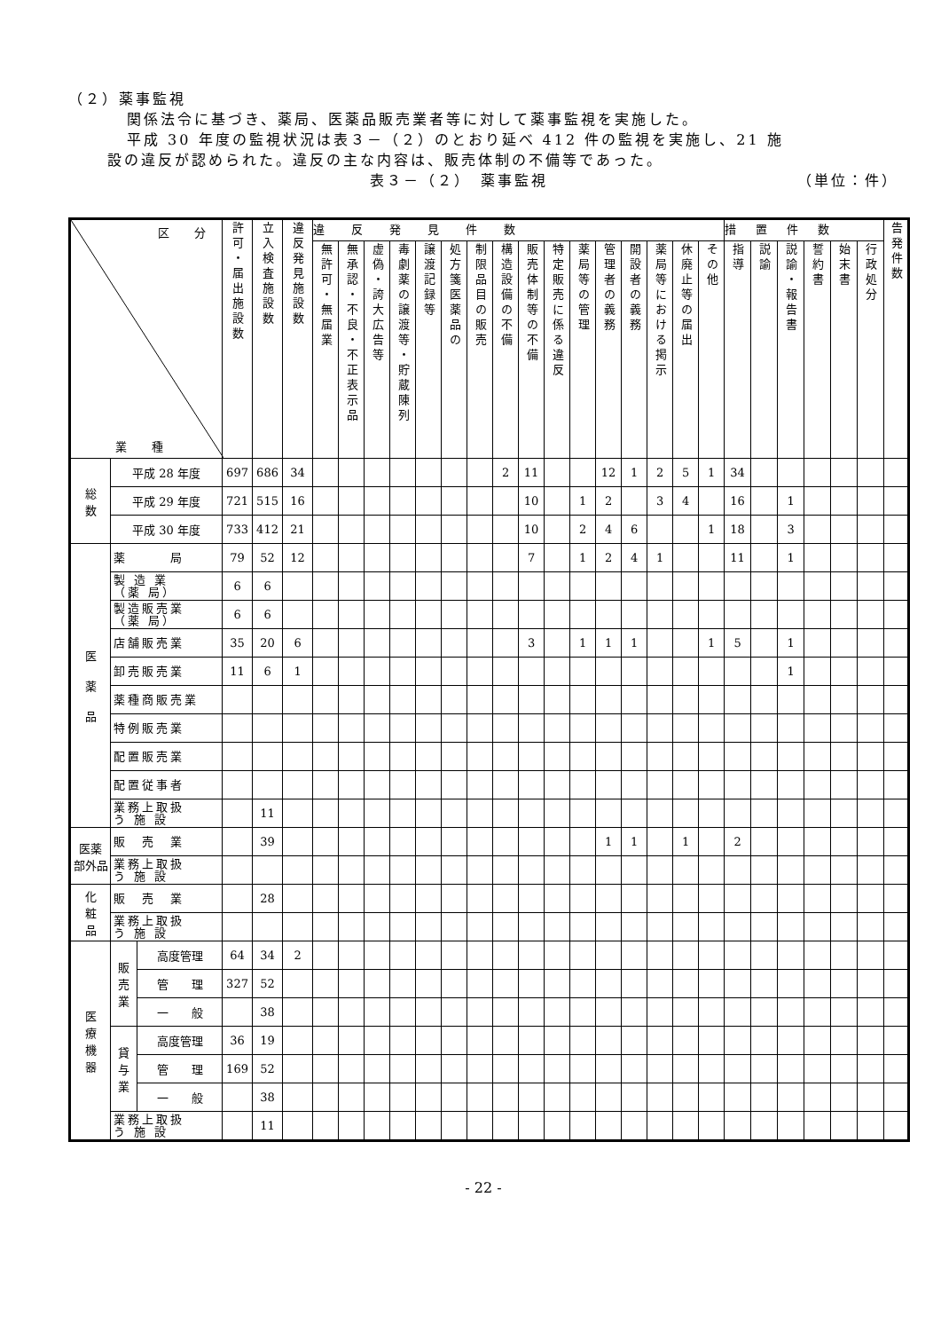（２）薬事監視
関係法令に基づき、薬局、医薬品販売業者等に対して薬事監視を実施した。
平成 30 年度の監視状況は表３－（２）のとおり延べ 412 件の監視を実施し、21 施
設の違反が認められた。違反の主な内容は、販売体制の不備等であった。
表３－（２）　薬事監視 （単位：件）
| 区 分 業 種 | | | 許可・届出施設数 | 立入検査施設数 | 違反発見施設数 | 違反発見件数 | | | | | | | | | | | | | | | | 措置件数 | | | | | | 告発件数 |
| --- | --- | --- | --- | --- | --- | --- | --- | --- | --- | --- | --- | --- | --- | --- | --- | --- | --- | --- | --- | --- | --- | --- | --- | --- | --- | --- | --- | --- |
| | | | | | | 無許可・無届業 | 無承認・不良・不正表示品 | 虚偽・誇大広告等 | 毒劇薬の譲渡等・貯蔵陳列 | 譲渡記録等 | 処方箋医薬品の | 制限品目の販売 | 構造設備の不備 | 販売体制等の不備 | 特定販売に係る違反 | 薬局等の管理 | 管理者の義務 | 開設者の義務 | 薬局等における掲示 | 休廃止等の届出 | その他 | 指導 | 説諭 | 説諭・報告書 | 誓約書 | 始末書 | 行政処分 | |
| 総 数 | 平成 28 年度 | | 697 | 686 | 34 | | | | | | | | 2 | 11 | | | 12 | 1 | 2 | 5 | 1 | 34 | | | | | | |
| | 平成 29 年度 | | 721 | 515 | 16 | | | | | | | | | 10 | | 1 | 2 | | 3 | 4 | | 16 | | 1 | | | | |
| | 平成 30 年度 | | 733 | 412 | 21 | | | | | | | | | 10 | | 2 | 4 | 6 | | | 1 | 18 | | 3 | | | | |
| 医 薬 品 | 薬 局 | | 79 | 52 | 12 | | | | | | | | | 7 | | 1 | 2 | 4 | 1 | | | 11 | | 1 | | | | |
| | 製 造 業 （薬 局） | | 6 | 6 | | | | | | | | | | | | | | | | | | | | | | | | |
| | 製造販売業 （薬 局） | | 6 | 6 | | | | | | | | | | | | | | | | | | | | | | | | |
| | 店舗販売業 | | 35 | 20 | 6 | | | | | | | | | 3 | | 1 | 1 | 1 | | | 1 | 5 | | 1 | | | | |
| | 卸売販売業 | | 11 | 6 | 1 | | | | | | | | | | | | | | | | | | | 1 | | | | |
| | 薬種商販売業 | | | | | | | | | | | | | | | | | | | | | | | | | | | |
| | 特例販売業 | | | | | | | | | | | | | | | | | | | | | | | | | | | |
| | 配置販売業 | | | | | | | | | | | | | | | | | | | | | | | | | | | |
| | 配置従事者 | | | | | | | | | | | | | | | | | | | | | | | | | | | |
| | 業務上取扱 う 施 設 | | | 11 | | | | | | | | | | | | | | | | | | | | | | | | |
| 医薬 部外品 | 販 売 業 | | | 39 | | | | | | | | | | | | | 1 | 1 | | 1 | | 2 | | | | | | |
| | 業務上取扱 う 施 設 | | | | | | | | | | | | | | | | | | | | | | | | | | | |
| 化 粧 品 | 販 売 業 | | | 28 | | | | | | | | | | | | | | | | | | | | | | | | |
| | 業務上取扱 う 施 設 | | | | | | | | | | | | | | | | | | | | | | | | | | | |
| 医 療 機 器 | 販 売 業 | 高度管理 | 64 | 34 | 2 | | | | | | | | | | | | | | | | | | | | | | | |
| | | 管 理 | 327 | 52 | | | | | | | | | | | | | | | | | | | | | | | | |
| | | 一 般 | | 38 | | | | | | | | | | | | | | | | | | | | | | | | |
| | 貸 与 業 | 高度管理 | 36 | 19 | | | | | | | | | | | | | | | | | | | | | | | | |
| | | 管 理 | 169 | 52 | | | | | | | | | | | | | | | | | | | | | | | | |
| | | 一 般 | | 38 | | | | | | | | | | | | | | | | | | | | | | | | |
| | 業務上取扱 う 施 設 | | | 11 | | | | | | | | | | | | | | | | | | | | | | | | |
- 22 -